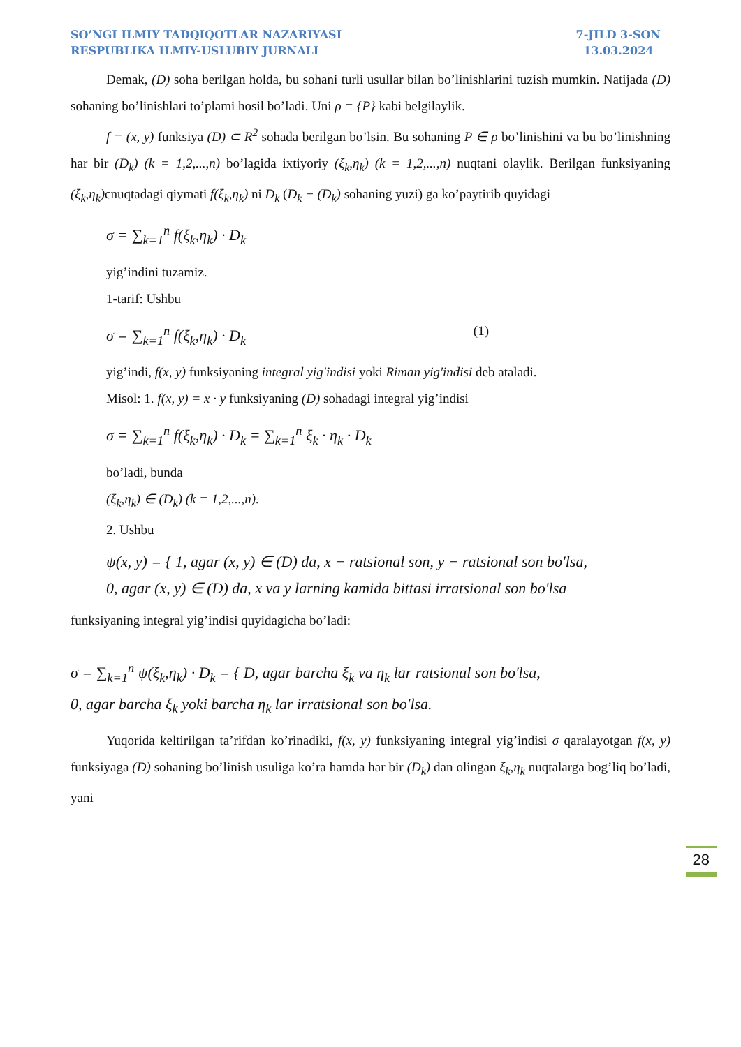SO’NGI ILMIY TADQIQOTLAR NAZARIYASI
RESPUBLIKA ILMIY-USLUBIY JURNALI
7-JILD 3-SON
13.03.2024
Demak, (D) soha berilgan holda, bu sohani turli usullar bilan bo’linishlarini tuzish mumkin. Natijada (D) sohaning bo’linishlari to’plami hosil bo’ladi. Uni ρ = {P} kabi belgilaylik.
f = (x, y) funksiya (D) ⊂ R<sup>2</sup> sohada berilgan bo’lsin. Bu sohaning P ∈ ρ bo’linishini va bu bo’linishning har bir (D<sub>k</sub>) (k = 1,2,...,n) bo’lagida ixtiyoriy (ξ<sub>k</sub>,η<sub>k</sub>) (k = 1,2,...,n) nuqtani olaylik. Berilgan funksiyaning (ξ<sub>k</sub>,η<sub>k</sub>) cnuqtadagi qiymati f(ξ<sub>k</sub>,η<sub>k</sub>) ni D<sub>k</sub> (D<sub>k</sub> − (D<sub>k</sub>) sohaning yuzi) ga ko’paytirib quyidagi
σ = ∑<sub>k=1</sub><sup>n</sup> f(ξ<sub>k</sub>,η<sub>k</sub>) · D<sub>k</sub>
yig’indini tuzamiz.
1-tarif: Ushbu
σ = ∑<sub>k=1</sub><sup>n</sup> f(ξ<sub>k</sub>,η<sub>k</sub>) · D<sub>k</sub> (1)
yig’indi, f(x, y) funksiyaning integral yig'indisi yoki Riman yig'indisi deb ataladi.
Misol: 1. f(x, y) = x · y funksiyaning (D) sohadagi integral yig’indisi
σ = ∑<sub>k=1</sub><sup>n</sup> f(ξ<sub>k</sub>,η<sub>k</sub>) · D<sub>k</sub> = ∑<sub>k=1</sub><sup>n</sup> ξ<sub>k</sub> · η<sub>k</sub> · D<sub>k</sub>
bo’ladi, bunda
(ξ<sub>k</sub>,η<sub>k</sub>) ∈ (D<sub>k</sub>) (k = 1,2,...,n).
2. Ushbu
ψ(x, y) = { 1, agar (x, y) ∈ (D) da, x − ratsional son, y − ratsional son bo'lsa,
0, agar (x, y) ∈ (D) da, x va y larning kamida bittasi irratsional son bo'lsa
funksiyaning integral yig’indisi quyidagicha bo’ladi:
σ = ∑<sub>k=1</sub><sup>n</sup> ψ(ξ<sub>k</sub>,η<sub>k</sub>) · D<sub>k</sub> = { D, agar barcha ξ<sub>k</sub> va η<sub>k</sub> lar ratsional son bo'lsa,
0, agar barcha ξ<sub>k</sub> yoki barcha η<sub>k</sub> lar irratsional son bo'lsa.
Yuqorida keltirilgan ta’rifdan ko’rinadiki, f(x, y) funksiyaning integral yig’indisi σ qaralayotgan f(x, y) funksiyaga (D) sohaning bo’linish usuliga ko’ra hamda har bir (D<sub>k</sub>) dan olingan ξ<sub>k</sub>,η<sub>k</sub> nuqtalarga bog’liq bo’ladi, yani
28